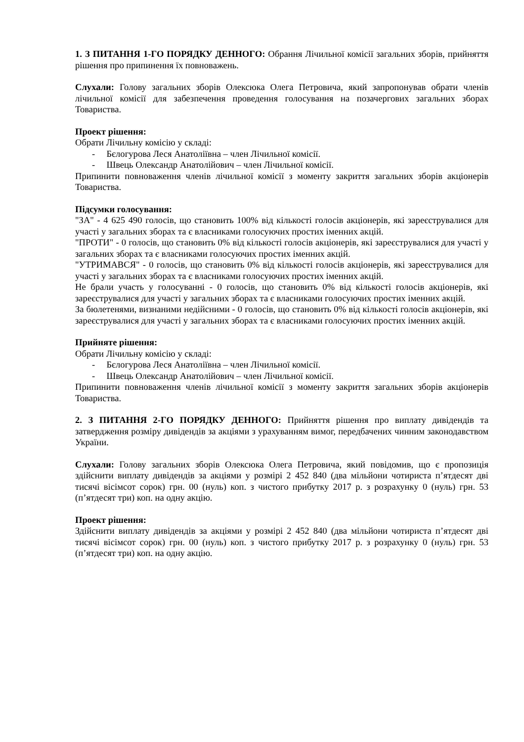1. З ПИТАННЯ 1-ГО ПОРЯДКУ ДЕННОГО: Обрання Лічильної комісії загальних зборів, прийняття рішення про припинення їх повноважень.
Слухали: Голову загальних зборів Олексюка Олега Петровича, який запропонував обрати членів лічильної комісії для забезпечення проведення голосування на позачергових загальних зборах Товариства.
Проект рішення:
Обрати Лічильну комісію у складі:
- Бєлогурова Леся Анатоліївна – член Лічильної комісії.
- Швець Олександр Анатолійович – член Лічильної комісії.
Припинити повноваження членів лічильної комісії з моменту закриття загальних зборів акціонерів Товариства.
Підсумки голосування:
"ЗА" - 4 625 490 голосів, що становить 100% від кількості голосів акціонерів, які зареєструвалися для участі у загальних зборах та є власниками голосуючих простих іменних акцій.
"ПРОТИ" - 0 голосів, що становить 0% від кількості голосів акціонерів, які зареєструвалися для участі у загальних зборах та є власниками голосуючих простих іменних акцій.
"УТРИМАВСЯ" - 0 голосів, що становить 0% від кількості голосів акціонерів, які зареєструвалися для участі у загальних зборах та є власниками голосуючих простих іменних акцій.
Не брали участь у голосуванні - 0 голосів, що становить 0% від кількості голосів акціонерів, які зареєструвалися для участі у загальних зборах та є власниками голосуючих простих іменних акцій.
За бюлетенями, визнаними недійсними - 0 голосів, що становить 0% від кількості голосів акціонерів, які зареєструвалися для участі у загальних зборах та є власниками голосуючих простих іменних акцій.
Прийняте рішення:
Обрати Лічильну комісію у складі:
- Бєлогурова Леся Анатоліївна – член Лічильної комісії.
- Швець Олександр Анатолійович – член Лічильної комісії.
Припинити повноваження членів лічильної комісії з моменту закриття загальних зборів акціонерів Товариства.
2. З ПИТАННЯ 2-ГО ПОРЯДКУ ДЕННОГО: Прийняття рішення про виплату дивідендів та затвердження розміру дивідендів за акціями з урахуванням вимог, передбачених чинним законодавством України.
Слухали: Голову загальних зборів Олексюка Олега Петровича, який повідомив, що є пропозиція здійснити виплату дивідендів за акціями у розмірі 2 452 840 (два мільйони чотириста п’ятдесят дві тисячі вісімсот сорок) грн. 00 (нуль) коп. з чистого прибутку 2017 р. з розрахунку 0 (нуль) грн. 53 (п’ятдесят три) коп. на одну акцію.
Проект рішення:
Здійснити виплату дивідендів за акціями у розмірі 2 452 840 (два мільйони чотириста п’ятдесят дві тисячі вісімсот сорок) грн. 00 (нуль) коп. з чистого прибутку 2017 р. з розрахунку 0 (нуль) грн. 53 (п’ятдесят три) коп. на одну акцію.